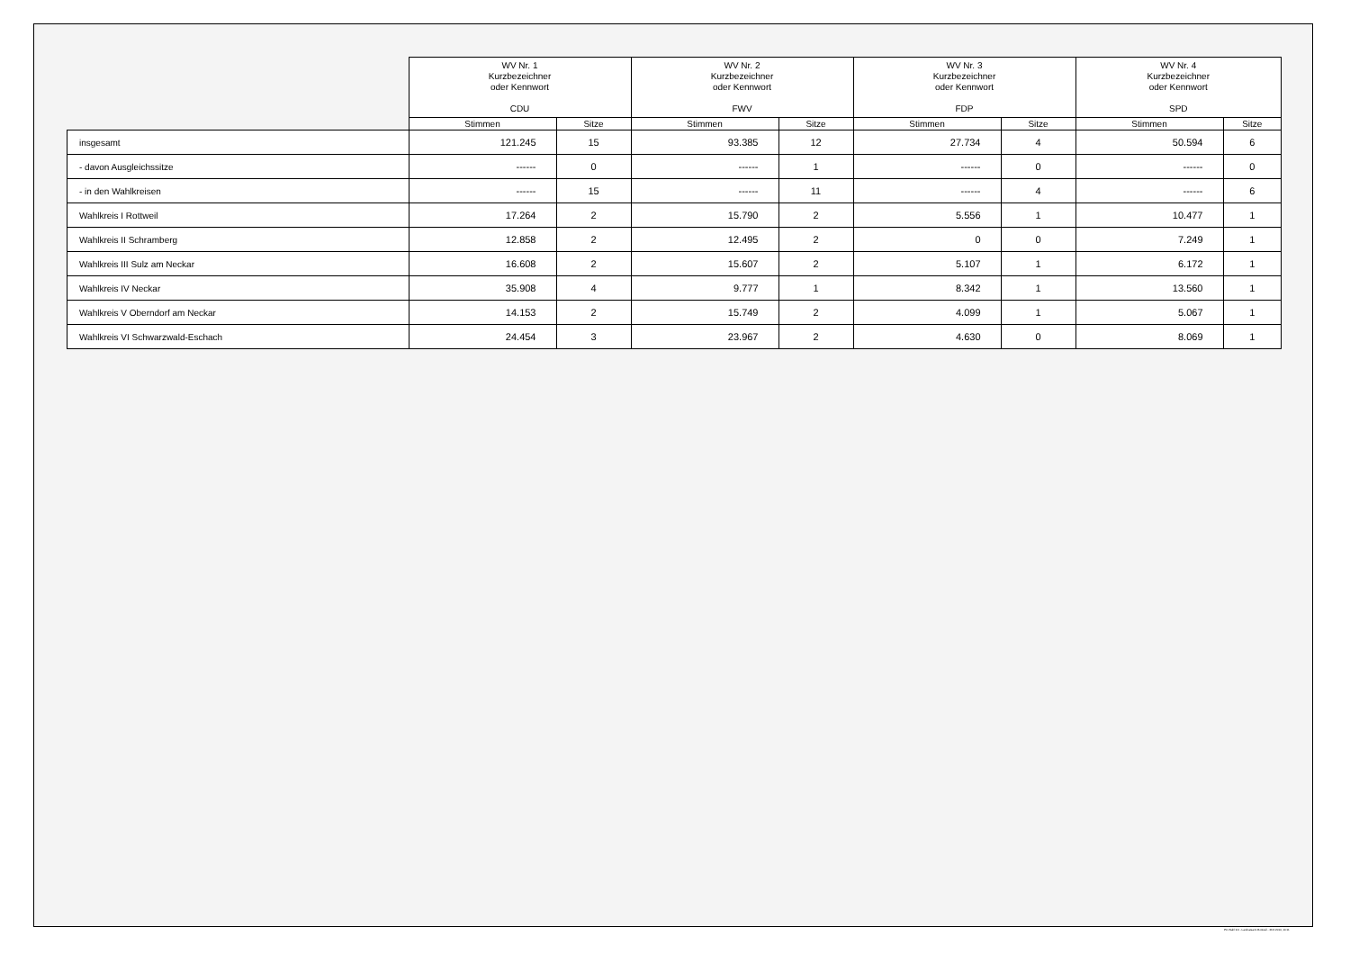| | WV Nr. 1 Kurzbezeichner oder Kennwort CDU | | WV Nr. 2 Kurzbezeichner oder Kennwort FWV | | WV Nr. 3 Kurzbezeichner oder Kennwort FDP | | WV Nr. 4 Kurzbezeichner oder Kennwort SPD | |
| --- | --- | --- | --- | --- | --- | --- | --- | --- |
| | Stimmen | Sitze | Stimmen | Sitze | Stimmen | Sitze | Stimmen | Sitze |
| insgesamt | 121.245 | 15 | 93.385 | 12 | 27.734 | 4 | 50.594 | 6 |
| - davon Ausgleichssitze | ------ | 0 | ------ | 1 | ------ | 0 | ------ | 0 |
| - in den Wahlkreisen | ------ | 15 | ------ | 11 | ------ | 4 | ------ | 6 |
| Wahlkreis I Rottweil | 17.264 | 2 | 15.790 | 2 | 5.556 | 1 | 10.477 | 1 |
| Wahlkreis II Schramberg | 12.858 | 2 | 12.495 | 2 | 0 | 0 | 7.249 | 1 |
| Wahlkreis III Sulz am Neckar | 16.608 | 2 | 15.607 | 2 | 5.107 | 1 | 6.172 | 1 |
| Wahlkreis IV Neckar | 35.908 | 4 | 9.777 | 1 | 8.342 | 1 | 13.560 | 1 |
| Wahlkreis V Oberndorf am Neckar | 14.153 | 2 | 15.749 | 2 | 4.099 | 1 | 5.067 | 1 |
| Wahlkreis VI Schwarzwald-Eschach | 24.454 | 3 | 23.967 | 2 | 4.630 | 0 | 8.069 | 1 |
PC-Wahl 9.0 - Landratsamt Rottweil - 26.6.2014, 10:11